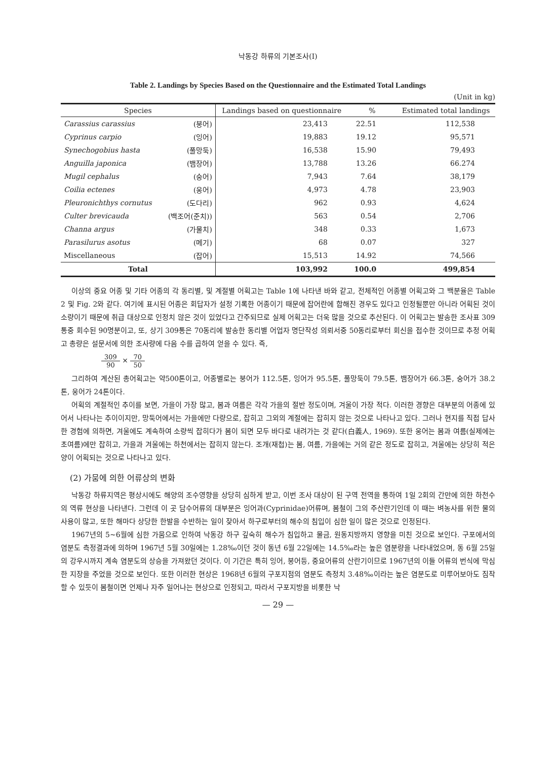낙동강 하류의 기본조사(I)
Table 2. Landings by Species Based on the Questionnaire and the Estimated Total Landings
(Unit in kg)
| Species | | Landings based on questionnaire | % | Estimated total landings |
| --- | --- | --- | --- | --- |
| Carassius carassius | (붕어) | 23,413 | 22.51 | 112,538 |
| Cyprinus carpio | (잉어) | 19,883 | 19.12 | 95,571 |
| Synechogobius hasta | (풀망둑) | 16,538 | 15.90 | 79,493 |
| Anguilla japonica | (뱀장어) | 13,788 | 13.26 | 66.274 |
| Mugil cephalus | (숭어) | 7,943 | 7.64 | 38,179 |
| Coilia ectenes | (웅어) | 4,973 | 4.78 | 23,903 |
| Pleuronichthys cornutus | (도다리) | 962 | 0.93 | 4,624 |
| Culter brevicauda | (백조어(준치)) | 563 | 0.54 | 2,706 |
| Channa argus | (가물치) | 348 | 0.33 | 1,673 |
| Parasilurus asotus | (메기) | 68 | 0.07 | 327 |
| Miscellaneous | (잡어) | 15,513 | 14.92 | 74,566 |
| Total | | 103,992 | 100.0 | 499,854 |
이상의 중요 어종 및 기타 어종의 각 동리별, 및 계절별 어획고는 Table 1에 나타낸 바와 같고, 전체적인 어종별 어획고와 그 백분율은 Table 2 및 Fig. 2와 같다. 여기에 표시된 어종은 회답자가 설정 기록한 어종이기 때문에 잡어란에 합해진 경우도 있다고 인정될뿐만 아니라 어획된 것이 소량이기 때문에 취급 대상으로 인정치 않은 것이 있었다고 간주되므로 실제 어획고는 더욱 많을 것으로 추산된다. 이 어획고는 발송한 조사표 309통중 회수된 90명분이고, 또, 상기 309통은 70동리에 발송한 동리별 어업자 명단작성 의뢰서중 50동리로부터 회신을 접수한 것이므로 추정 어획고 총량은 설문서에 의한 조사량에 다음 수를 곱하여 얻을 수 있다. 즉,
309 90 × 70 50
그리하여 계산된 총어획고는 약500톤이고, 어종별로는 붕어가 112.5톤, 잉어가 95.5톤, 풀망둑이 79.5톤, 뱀장어가 66.3톤, 숭어가 38.2톤, 웅어가 24톤이다.
어획의 계절적인 추이를 보면, 가을이 가장 많고, 봄과 여름은 각각 가을의 절반 정도이며, 겨울이 가장 적다. 이러한 경향은 대부분의 어종에 있어서 나타나는 추이이지만, 망둑어에서는 가을에만 다량으로, 잡히고 그외의 계절에는 잡히지 않는 것으로 나타나고 있다. 그러나 현지를 직접 답사한 경험에 의하면, 겨울에도 계속하여 소량씩 잡히다가 봄이 되면 모두 바다로 내려가는 것 같다(白義人, 1969). 또한 웅어는 봄과 여름(실제에는 초여름)에만 잡히고, 가을과 겨울에는 하천에서는 잡히지 않는다. 조개(재첩)는 봄, 여름, 가을에는 거의 같은 정도로 잡히고, 겨울에는 상당히 적은 양이 어획되는 것으로 나타나고 있다.
(2) 가뭄에 의한 어류상의 변화
낙동강 하류지역은 평상시에도 해양의 조수영향을 상당히 심하게 받고, 이번 조사 대상이 된 구역 전역을 통하여 1일 2회의 간만에 의한 하천수의 역류 현상을 나타낸다. 그런데 이 곳 담수어류의 대부분은 잉어과(Cyprinidae)어류며, 봄철이 그의 주산란기인데 이 때는 벼농사를 위한 물의 사용이 많고, 또한 해마다 상당한 한발을 수반하는 일이 잦아서 하구로부터의 해수의 침입이 심한 일이 많은 것으로 인정된다.
1967년의 5~6월에 심한 가뭄으로 인하여 낙동강 하구 깊숙히 해수가 침입하고 물금, 원동지방까지 영향을 미친 것으로 보인다. 구포에서의 염분도 측정결과에 의하며 1967년 5월 30일에는 1.28‰이던 것이 동년 6월 22일에는 14.5‰라는 높은 염분량을 나타내었으며, 동 6월 25일의 강우시까지 계속 염분도의 상승을 가져왔던 것이다. 이 기간은 특히 잉어, 붕어등, 중요어류의 산란기이므로 1967년의 이들 어류의 번식에 막심한 지장을 주었을 것으로 보인다. 또한 이러한 현상은 1968년 6월의 구포지점의 염분도 측정치 3.48‰이라는 높은 염분도로 미루어보아도 짐작할 수 있듯이 봄철이면 언제나 자주 일어나는 현상으로 인정되고, 따라서 구포지방을 비롯한 낙
— 29 —